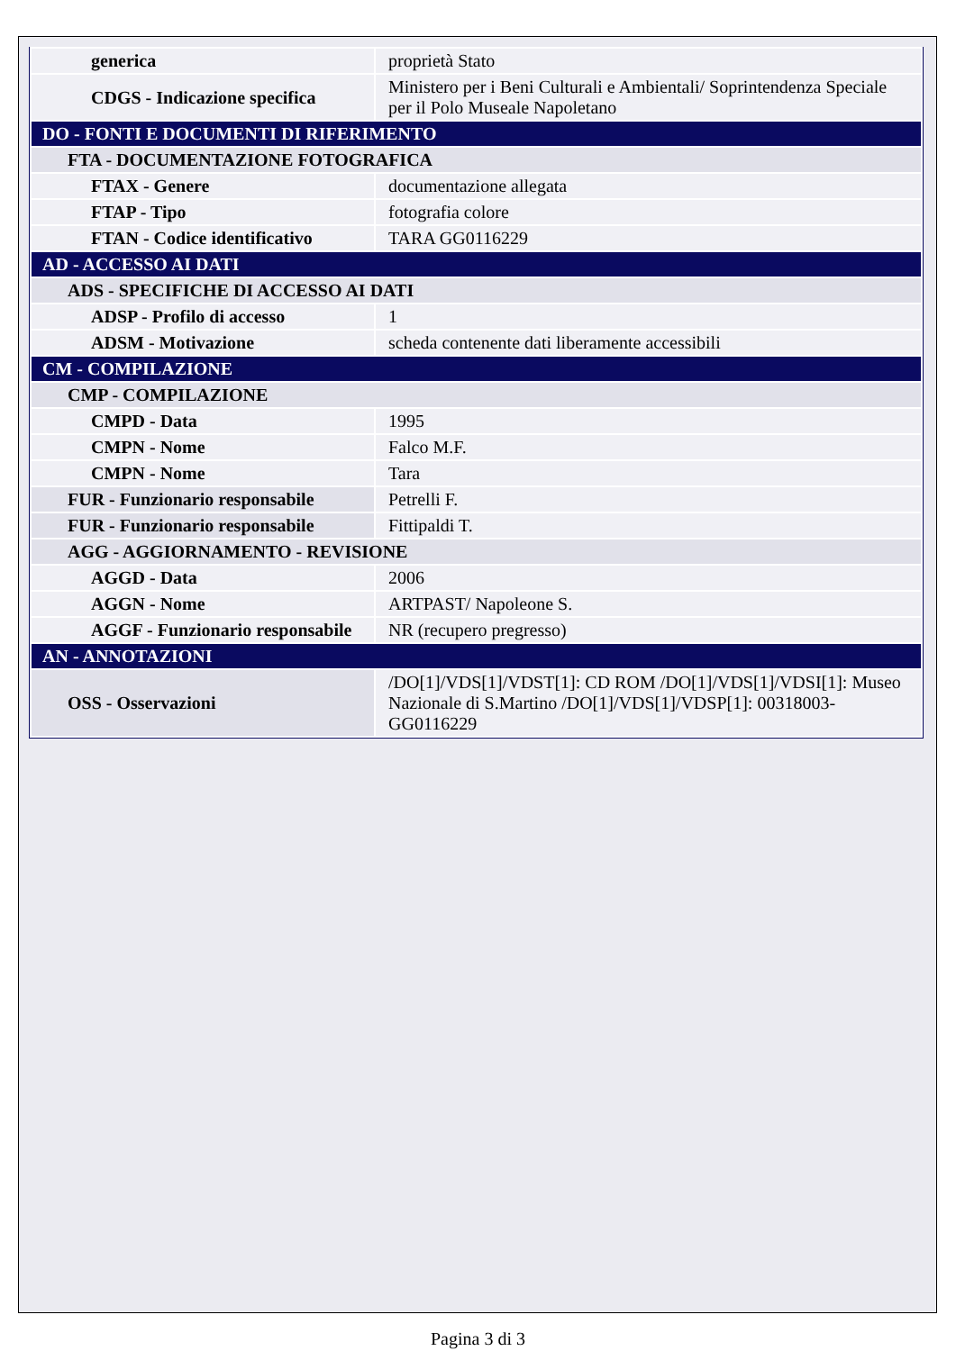| generica | proprietà Stato |
| CDGS - Indicazione specifica | Ministero per i Beni Culturali e Ambientali/ Soprintendenza Speciale per il Polo Museale Napoletano |
| DO - FONTI E DOCUMENTI DI RIFERIMENTO | |
| FTA - DOCUMENTAZIONE FOTOGRAFICA | |
| FTAX - Genere | documentazione allegata |
| FTAP - Tipo | fotografia colore |
| FTAN - Codice identificativo | TARA GG0116229 |
| AD - ACCESSO AI DATI | |
| ADS - SPECIFICHE DI ACCESSO AI DATI | |
| ADSP - Profilo di accesso | 1 |
| ADSM - Motivazione | scheda contenente dati liberamente accessibili |
| CM - COMPILAZIONE | |
| CMP - COMPILAZIONE | |
| CMPD - Data | 1995 |
| CMPN - Nome | Falco M.F. |
| CMPN - Nome | Tara |
| FUR - Funzionario responsabile | Petrelli F. |
| FUR - Funzionario responsabile | Fittipaldi T. |
| AGG - AGGIORNAMENTO - REVISIONE | |
| AGGD - Data | 2006 |
| AGGN - Nome | ARTPAST/ Napoleone S. |
| AGGF - Funzionario responsabile | NR (recupero pregresso) |
| AN - ANNOTAZIONI | |
| OSS - Osservazioni | /DO[1]/VDS[1]/VDST[1]: CD ROM /DO[1]/VDS[1]/VDSI[1]: Museo Nazionale di S.Martino /DO[1]/VDS[1]/VDSP[1]: 00318003-GG0116229 |
Pagina 3 di 3